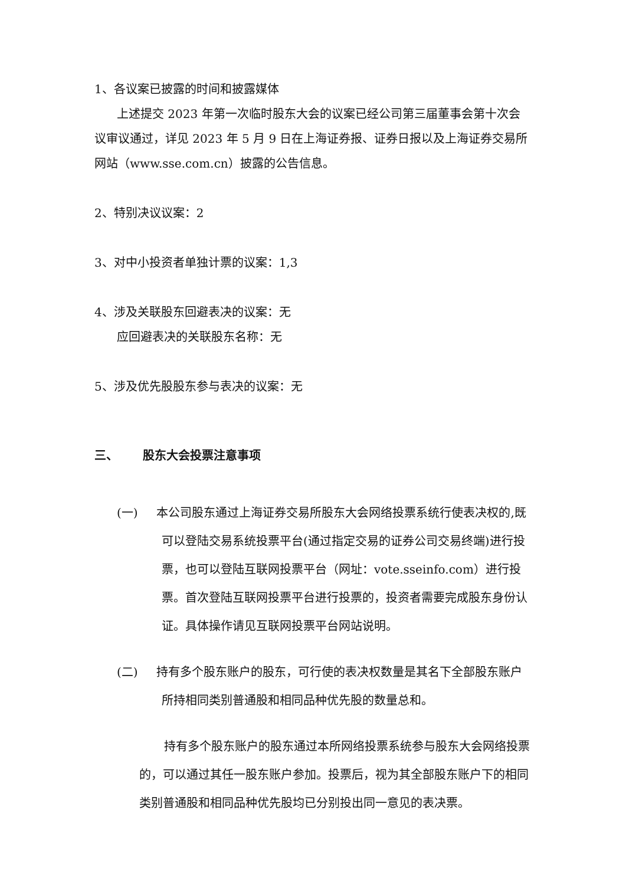1、各议案已披露的时间和披露媒体
上述提交 2023 年第一次临时股东大会的议案已经公司第三届董事会第十次会议审议通过，详见 2023 年 5 月 9 日在上海证券报、证券日报以及上海证券交易所网站（www.sse.com.cn）披露的公告信息。
2、特别决议议案：2
3、对中小投资者单独计票的议案：1,3
4、涉及关联股东回避表决的议案：无
应回避表决的关联股东名称：无
5、涉及优先股股东参与表决的议案：无
三、 股东大会投票注意事项
(一) 本公司股东通过上海证券交易所股东大会网络投票系统行使表决权的,既可以登陆交易系统投票平台(通过指定交易的证券公司交易终端)进行投票，也可以登陆互联网投票平台（网址：vote.sseinfo.com）进行投票。首次登陆互联网投票平台进行投票的，投资者需要完成股东身份认证。具体操作请见互联网投票平台网站说明。
(二) 持有多个股东账户的股东，可行使的表决权数量是其名下全部股东账户所持相同类别普通股和相同品种优先股的数量总和。
持有多个股东账户的股东通过本所网络投票系统参与股东大会网络投票的，可以通过其任一股东账户参加。投票后，视为其全部股东账户下的相同类别普通股和相同品种优先股均已分别投出同一意见的表决票。